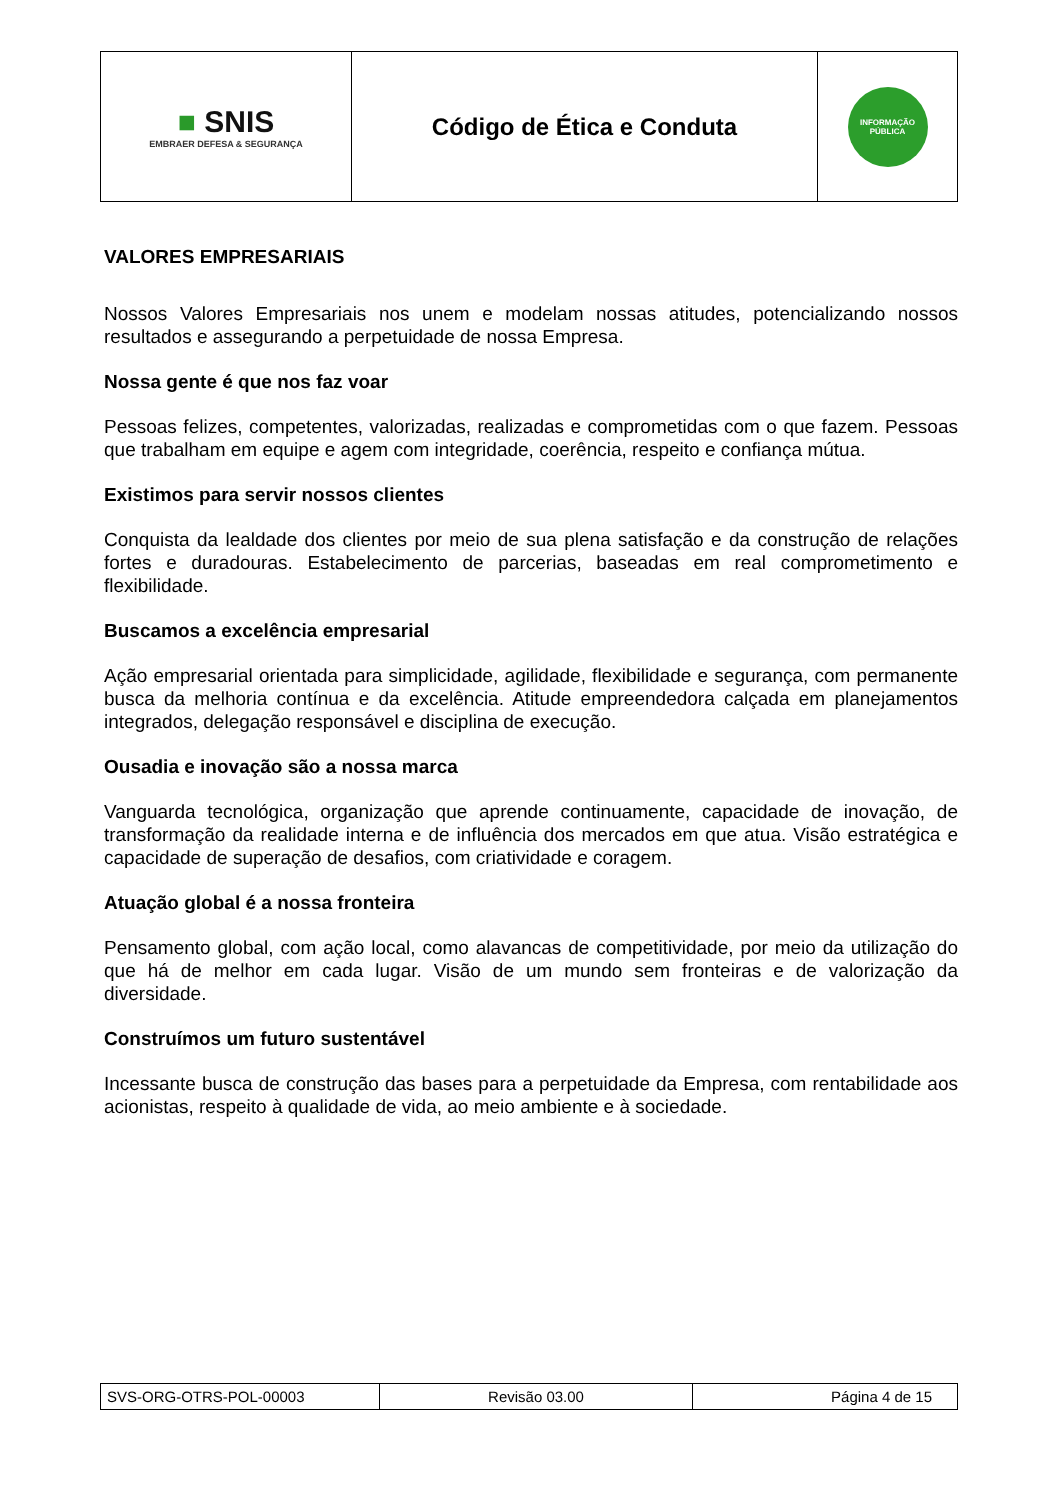| ■ SNIS EMBRAER DEFESA & SEGURANÇA | Código de Ética e Conduta | INFORMAÇÃO PÚBLICA |
VALORES EMPRESARIAIS
Nossos Valores Empresariais nos unem e modelam nossas atitudes, potencializando nossos resultados e assegurando a perpetuidade de nossa Empresa.
Nossa gente é que nos faz voar
Pessoas felizes, competentes, valorizadas, realizadas e comprometidas com o que fazem. Pessoas que trabalham em equipe e agem com integridade, coerência, respeito e confiança mútua.
Existimos para servir nossos clientes
Conquista da lealdade dos clientes por meio de sua plena satisfação e da construção de relações fortes e duradouras. Estabelecimento de parcerias, baseadas em real comprometimento e flexibilidade.
Buscamos a excelência empresarial
Ação empresarial orientada para simplicidade, agilidade, flexibilidade e segurança, com permanente busca da melhoria contínua e da excelência. Atitude empreendedora calçada em planejamentos integrados, delegação responsável e disciplina de execução.
Ousadia e inovação são a nossa marca
Vanguarda tecnológica, organização que aprende continuamente, capacidade de inovação, de transformação da realidade interna e de influência dos mercados em que atua. Visão estratégica e capacidade de superação de desafios, com criatividade e coragem.
Atuação global é a nossa fronteira
Pensamento global, com ação local, como alavancas de competitividade, por meio da utilização do que há de melhor em cada lugar. Visão de um mundo sem fronteiras e de valorização da diversidade.
Construímos um futuro sustentável
Incessante busca de construção das bases para a perpetuidade da Empresa, com rentabilidade aos acionistas, respeito à qualidade de vida, ao meio ambiente e à sociedade.
| SVS-ORG-OTRS-POL-00003 | Revisão 03.00 | Página 4 de 15 |